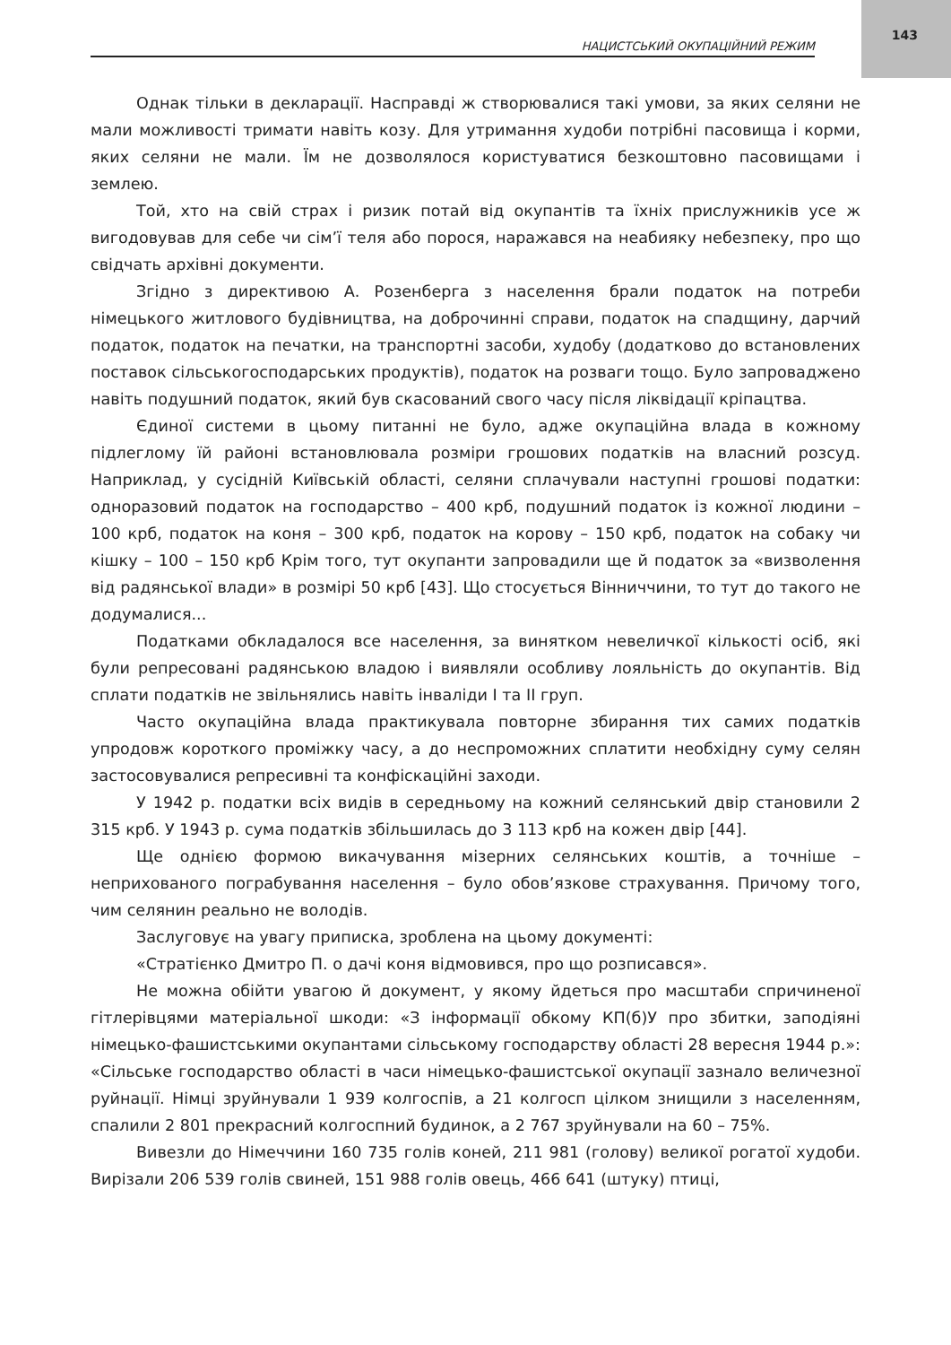143
НАЦИСТСЬКИЙ ОКУПАЦІЙНИЙ РЕЖИМ
Однак тільки в декларації. Насправді ж створювалися такі умови, за яких селяни не мали можливості тримати навіть козу. Для утримання худоби потрібні пасовища і корми, яких селяни не мали. Їм не дозволялося користуватися безкоштовно пасовищами і землею.
Той, хто на свій страх і ризик потай від окупантів та їхніх прислужників усе ж вигодовував для себе чи сім’ї теля або порося, наражався на неабияку небезпеку, про що свідчать архівні документи.
Згідно з директивою А. Розенберга з населення брали податок на потреби німецького житлового будівництва, на доброчинні справи, податок на спадщину, дарчий податок, податок на печатки, на транспортні засоби, худобу (додатково до встановлених поставок сільськогосподарських продуктів), податок на розваги тощо. Було запроваджено навіть подушний податок, який був скасований свого часу після ліквідації кріпацтва.
Єдиної системи в цьому питанні не було, адже окупаційна влада в кожному підлеглому їй районі встановлювала розміри грошових податків на власний розсуд. Наприклад, у сусідній Київській області, селяни сплачували наступні грошові податки: одноразовий податок на господарство – 400 крб, подушний податок із кожної людини – 100 крб, податок на коня – 300 крб, податок на корову – 150 крб, податок на собаку чи кішку – 100 – 150 крб Крім того, тут окупанти запровадили ще й податок за «визволення від радянської влади» в розмірі 50 крб [43]. Що стосується Вінниччини, то тут до такого не додумалися...
Податками обкладалося все населення, за винятком невеличкої кількості осіб, які були репресовані радянською владою і виявляли особливу лояльність до окупантів. Від сплати податків не звільнялись навіть інваліди I та II груп.
Часто окупаційна влада практикувала повторне збирання тих самих податків упродовж короткого проміжку часу, а до неспроможних сплатити необхідну суму селян застосовувалися репресивні та конфіскаційні заходи.
У 1942 р. податки всіх видів в середньому на кожний селянський двір становили 2 315 крб. У 1943 р. сума податків збільшилась до 3 113 крб на кожен двір [44].
Ще однією формою викачування мізерних селянських коштів, а точніше – неприхованого пограбування населення – було обов’язкове страхування. Причому того, чим селянин реально не володів.
Заслуговує на увагу приписка, зроблена на цьому документі:
«Стратієнко Дмитро П. о дачі коня відмовився, про що розписався».
Не можна обійти увагою й документ, у якому йдеться про масштаби спричиненої гітлерівцями матеріальної шкоди: «З інформації обкому КП(б)У про збитки, заподіяні німецько-фашистськими окупантами сільському господарству області 28 вересня 1944 р.»: «Сільське господарство області в часи німецько-фашистської окупації зазнало величезної руйнації. Німці зруйнували 1 939 колгоспів, а 21 колгосп цілком знищили з населенням, спалили 2 801 прекрасний колгоспний будинок, а 2 767 зруйнували на 60 – 75%.
Вивезли до Німеччини 160 735 голів коней, 211 981 (голову) великої рогатої худоби. Вирізали 206 539 голів свиней, 151 988 голів овець, 466 641 (штуку) птиці,